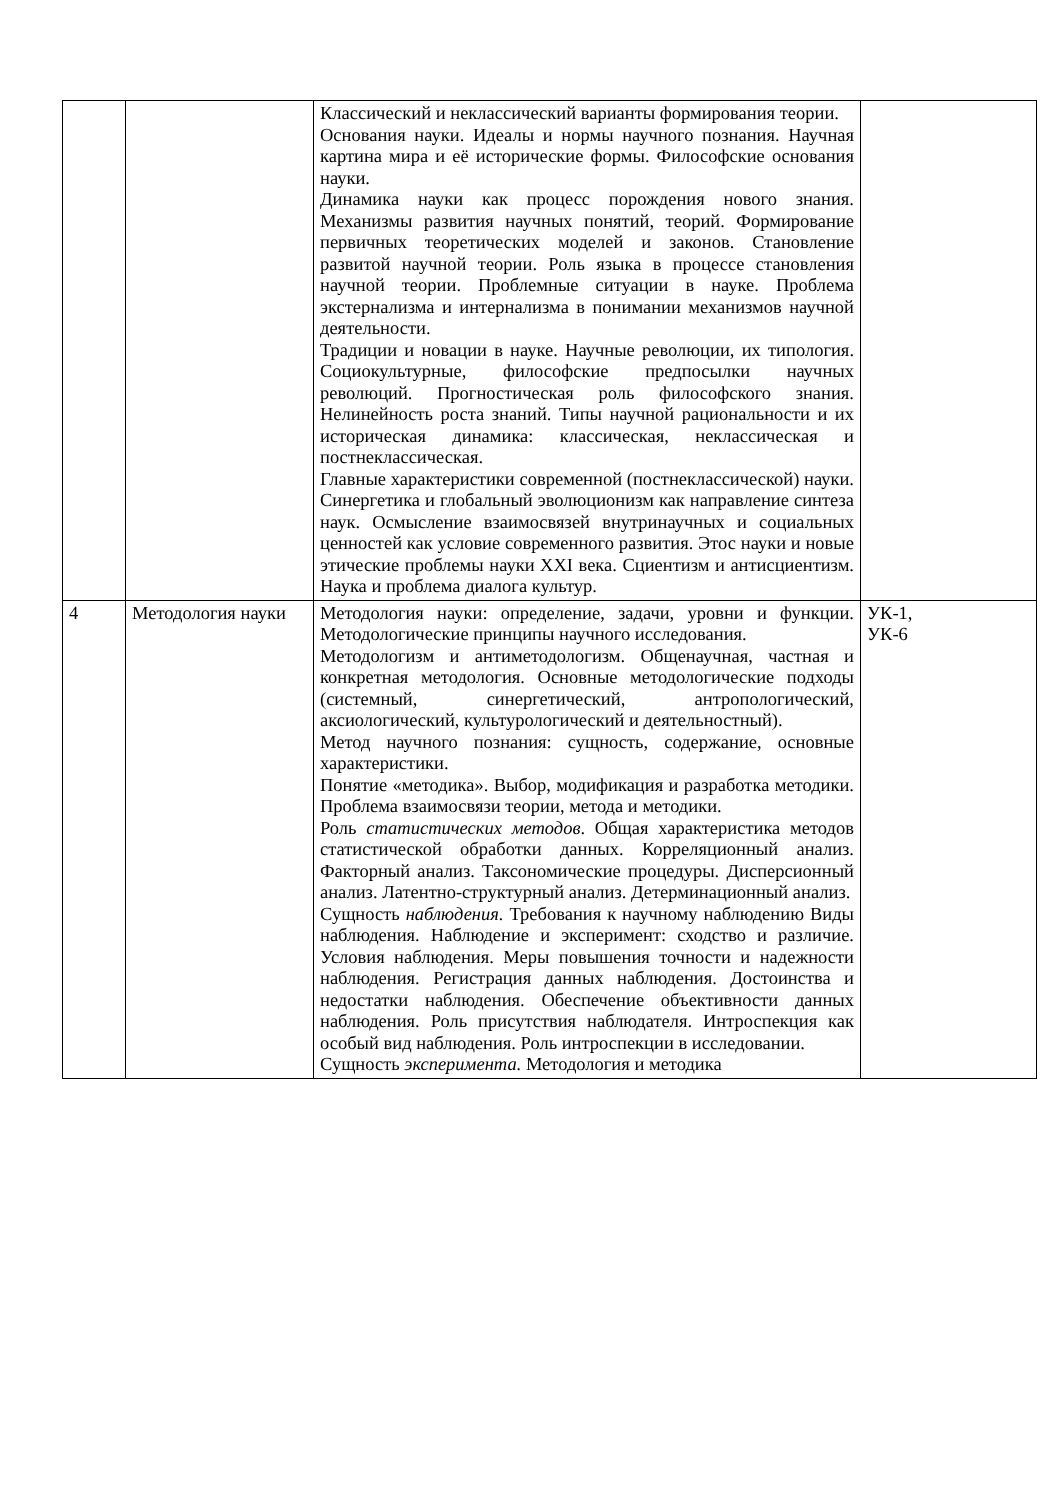| | | Классический и неклассический варианты формирования теории. Основания науки. Идеалы и нормы научного познания. Научная картина мира и её исторические формы. Философские основания науки. Динамика науки как процесс порождения нового знания. Механизмы развития научных понятий, теорий. Формирование первичных теоретических моделей и законов. Становление развитой научной теории. Роль языка в процессе становления научной теории. Проблемные ситуации в науке. Проблема экстернализма и интернализма в понимании механизмов научной деятельности. Традиции и новации в науке. Научные революции, их типология. Социокультурные, философские предпосылки научных революций. Прогностическая роль философского знания. Нелинейность роста знаний. Типы научной рациональности и их историческая динамика: классическая, неклассическая и постнеклассическая. Главные характеристики современной (постнеклассической) науки. Синергетика и глобальный эволюционизм как направление синтеза наук. Осмысление взаимосвязей внутринаучных и социальных ценностей как условие современного развития. Этос науки и новые этические проблемы науки XXI века. Сциентизм и антисциентизм. Наука и проблема диалога культур. | |
| 4 | Методология науки | Методология науки: определение, задачи, уровни и функции. Методологические принципы научного исследования. Методологизм и антиметодологизм. Общенаучная, частная и конкретная методология. Основные методологические подходы (системный, синергетический, антропологический, аксиологический, культурологический и деятельностный). Метод научного познания: сущность, содержание, основные характеристики. Понятие «методика». Выбор, модификация и разработка методики. Проблема взаимосвязи теории, метода и методики. Роль статистических методов . Общая характеристика методов статистической обработки данных. Корреляционный анализ. Факторный анализ. Таксономические процедуры. Дисперсионный анализ. Латентно-структурный анализ. Детерминационный анализ. Сущность наблюдения. Требования к научному наблюдению Виды наблюдения. Наблюдение и эксперимент: сходство и различие. Условия наблюдения. Меры повышения точности и надежности наблюдения. Регистрация данных наблюдения. Достоинства и недостатки наблюдения. Обеспечение объективности данных наблюдения. Роль присутствия наблюдателя. Интроспекция как особый вид наблюдения. Роль интроспекции в исследовании. Сущность эксперимента. Методология и методика | УК-1, УК-6 |